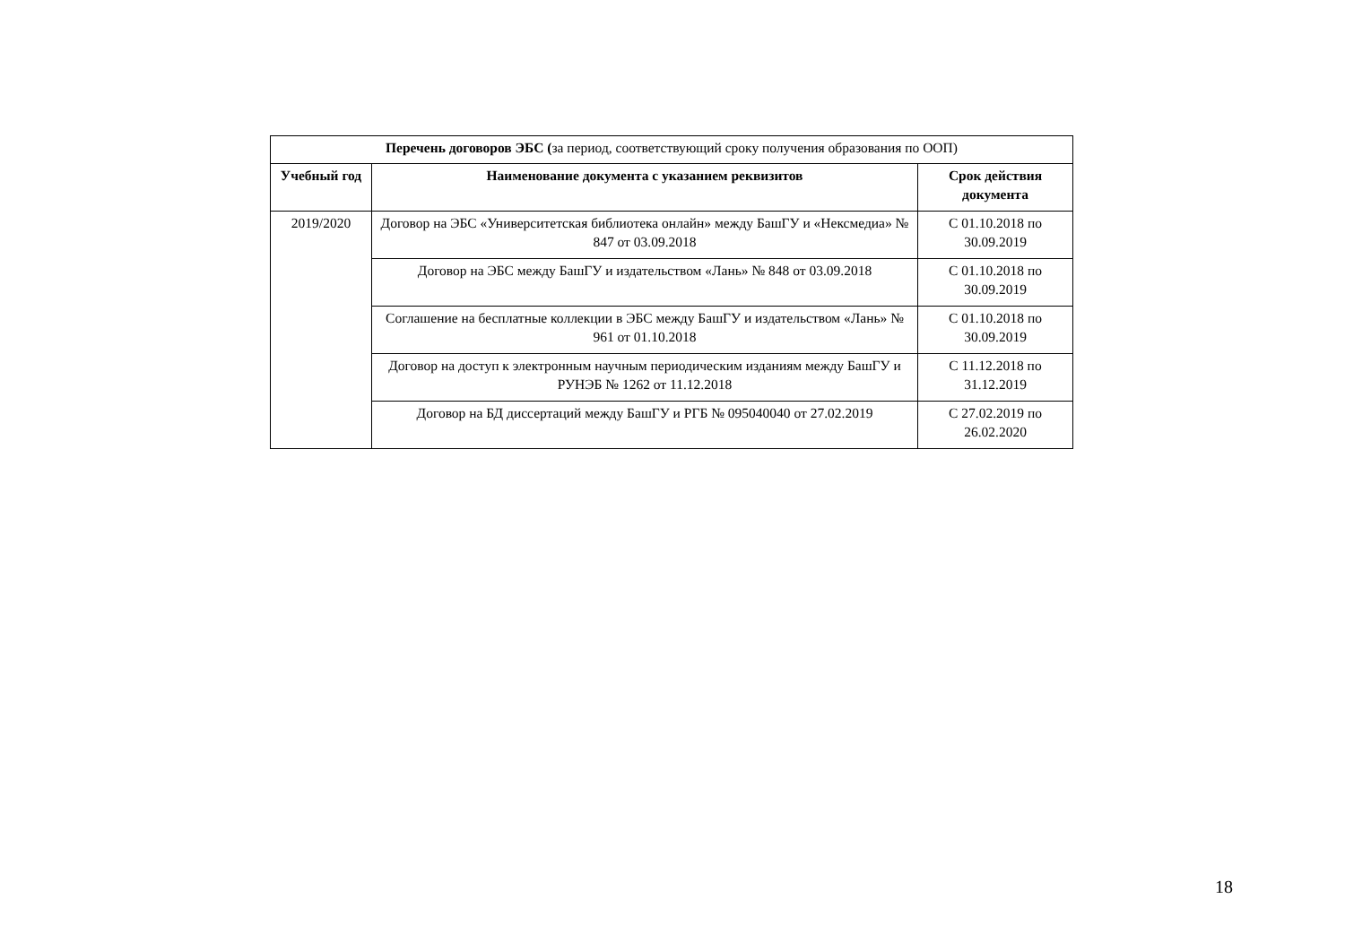| Перечень договоров ЭБС ( за период, соответствующий сроку получения образования по ООП) | | |
| Учебный год | Наименование документа с указанием реквизитов | Срок действия документа |
| 2019/2020 | Договор на ЭБС «Университетская библиотека онлайн» между БашГУ и «Нексмедиа» № 847 от 03.09.2018 | С 01.10.2018 по 30.09.2019 |
| | Договор на ЭБС между БашГУ и издательством «Лань» № 848 от 03.09.2018 | С 01.10.2018 по 30.09.2019 |
| | Соглашение на бесплатные коллекции в ЭБС между БашГУ и издательством «Лань» № 961 от 01.10.2018 | С 01.10.2018 по 30.09.2019 |
| | Договор на доступ к электронным научным периодическим изданиям между БашГУ и РУНЭБ № 1262 от 11.12.2018 | С 11.12.2018 по 31.12.2019 |
| | Договор на БД диссертаций между БашГУ и РГБ № 095040040 от 27.02.2019 | С 27.02.2019 по 26.02.2020 |
18